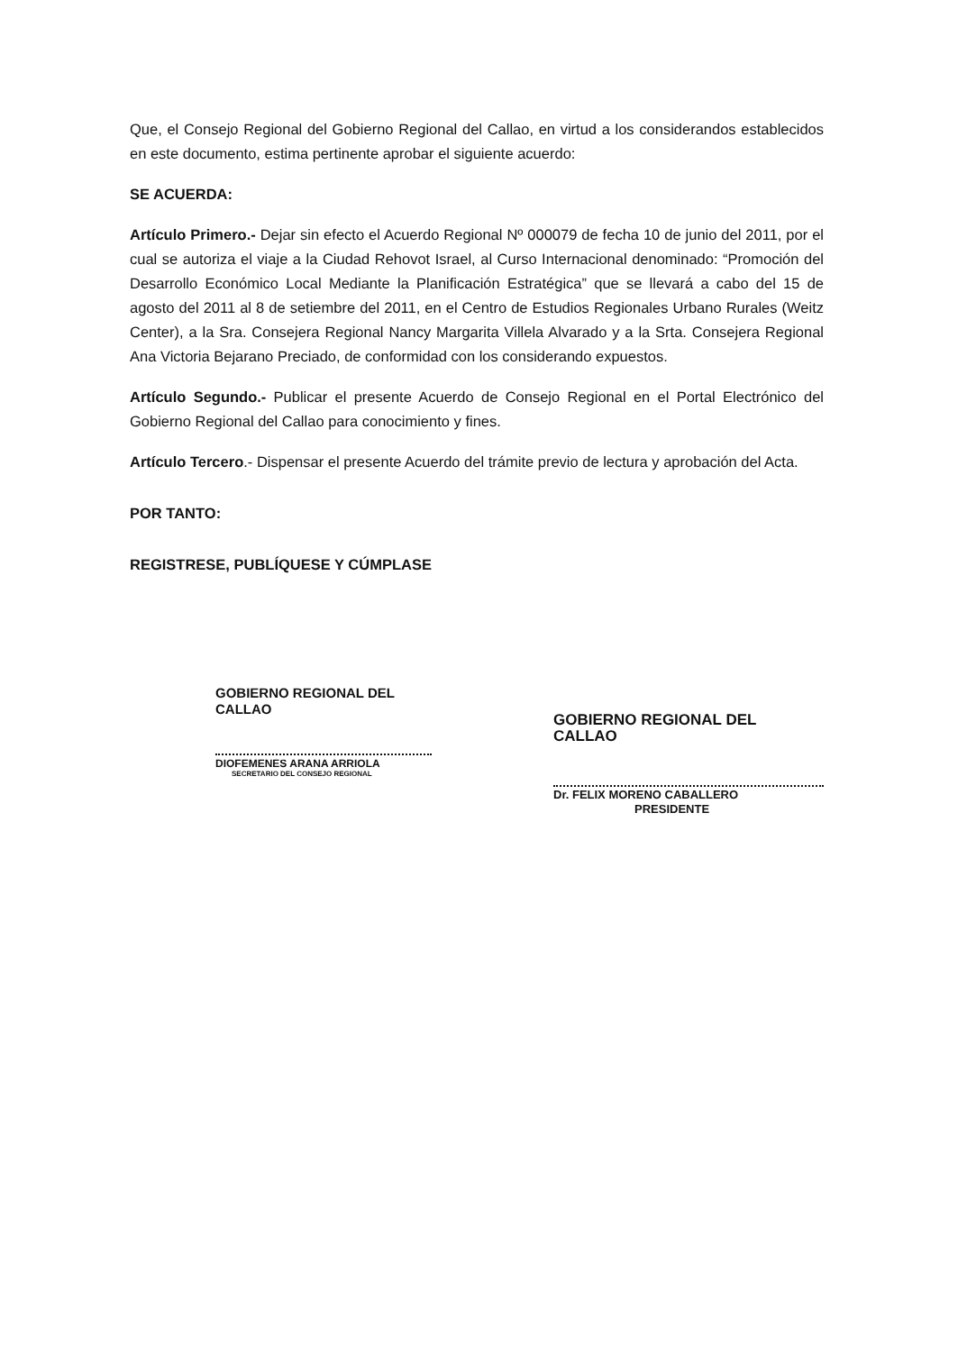Que, el Consejo Regional del Gobierno Regional del Callao, en virtud a los considerandos establecidos en este documento, estima pertinente aprobar el siguiente acuerdo:
SE ACUERDA:
Artículo Primero.- Dejar sin efecto el Acuerdo Regional Nº 000079 de fecha 10 de junio del 2011, por el cual se autoriza el viaje a la Ciudad Rehovot Israel, al Curso Internacional denominado: “Promoción del Desarrollo Económico Local Mediante la Planificación Estratégica” que se llevará a cabo del 15 de agosto del 2011 al 8 de setiembre del 2011, en el Centro de Estudios Regionales Urbano Rurales (Weitz Center), a la Sra. Consejera Regional Nancy Margarita Villela Alvarado y a la Srta. Consejera Regional Ana Victoria Bejarano Preciado, de conformidad con los considerando expuestos.
Artículo Segundo.- Publicar el presente Acuerdo de Consejo Regional en el Portal Electrónico del Gobierno Regional del Callao para conocimiento y fines.
Artículo Tercero.- Dispensar el presente Acuerdo del trámite previo de lectura y aprobación del Acta.
POR TANTO:
REGISTRESE, PUBLÍQUESE Y CÚMPLASE
GOBIERNO REGIONAL DEL CALLAO
DIOFEMENES ARANA ARRIOLA
SECRETARIO DEL CONSEJO REGIONAL
GOBIERNO REGIONAL DEL CALLAO
Dr. FELIX MORENO CABALLERO
PRESIDENTE